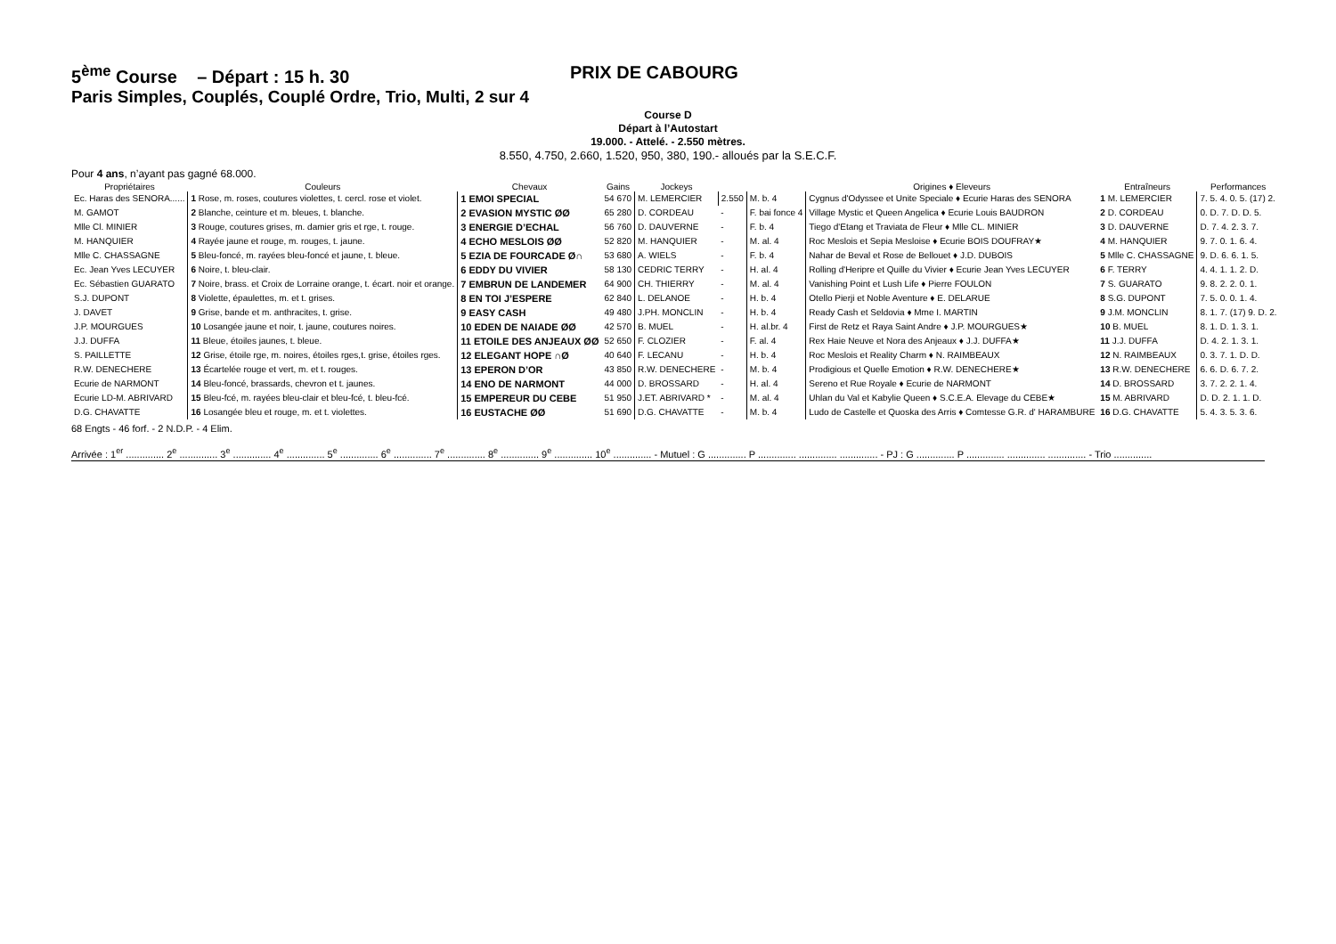5<sup>ème</sup> Course – Départ : 15 h. 30 PRIX DE CABOURG
Paris Simples, Couplés, Couplé Ordre, Trio, Multi, 2 sur 4
Course D
Départ à l’Autostart
19.000. - Attelé. - 2.550 mètres.
8.550, 4.750, 2.660, 1.520, 950, 380, 190.- alloués par la S.E.C.F.
Pour 4 ans, n’ayant pas gagné 68.000.
| Propriétaires | Couleurs | Chevaux | Gains | Jockeys | | | Origines ♦ Eleveurs | Entraîneurs | Performances |
| --- | --- | --- | --- | --- | --- | --- | --- | --- | --- |
| Ec. Haras des SENORA...... | 1 Rose, m. roses, coutures violettes, t. cercl. rose et violet. | 1 EMOI SPECIAL | 54 670 | M. LEMERCIER | 2.550 | M. b. 4 | Cygnus d'Odyssee et Unite Speciale ♦ Ecurie Haras des SENORA | 1 M. LEMERCIER | 7. 5. 4. 0. 5. (17) 2. |
| M. GAMOT | 2 Blanche, ceinture et m. bleues, t. blanche. | 2 EVASION MYSTIC ØØ | 65 280 | D. CORDEAU | - | F. bai fonce 4 | Village Mystic et Queen Angelica ♦ Ecurie Louis BAUDRON | 2 D. CORDEAU | 0. D. 7. D. D. 5. |
| Mlle Cl. MINIER | 3 Rouge, coutures grises, m. damier gris et rge, t. rouge. | 3 ENERGIE D’ECHAL | 56 760 | D. DAUVERNE | - | F. b. 4 | Tiego d'Etang et Traviata de Fleur ♦ Mlle CL. MINIER | 3 D. DAUVERNE | D. 7. 4. 2. 3. 7. |
| M. HANQUIER | 4 Rayée jaune et rouge, m. rouges, t. jaune. | 4 ECHO MESLOIS ØØ | 52 820 | M. HANQUIER | - | M. al. 4 | Roc Meslois et Sepia Mesloise ♦ Ecurie BOIS DOUFRAY★ | 4 M. HANQUIER | 9. 7. 0. 1. 6. 4. |
| Mlle C. CHASSAGNE | 5 Bleu-foncé, m. rayées bleu-foncé et jaune, t. bleue. | 5 EZIA DE FOURCADE Ø∩ | 53 680 | A. WIELS | - | F. b. 4 | Nahar de Beval et Rose de Bellouet ♦ J.D. DUBOIS | 5 Mlle C. CHASSAGNE | 9. D. 6. 6. 1. 5. |
| Ec. Jean Yves LECUYER | 6 Noire, t. bleu-clair. | 6 EDDY DU VIVIER | 58 130 | CEDRIC TERRY | - | H. al. 4 | Rolling d'Heripre et Quille du Vivier ♦ Ecurie Jean Yves LECUYER | 6 F. TERRY | 4. 4. 1. 1. 2. D. |
| Ec. Sébastien GUARATO | 7 Noire, brass. et Croix de Lorraine orange, t. écart. noir et orange. | 7 EMBRUN DE LANDEMER | 64 900 | CH. THIERRY | - | M. al. 4 | Vanishing Point et Lush Life ♦ Pierre FOULON | 7 S. GUARATO | 9. 8. 2. 2. 0. 1. |
| S.J. DUPONT | 8 Violette, épaulettes, m. et t. grises. | 8 EN TOI J’ESPERE | 62 840 | L. DELANOE | - | H. b. 4 | Otello Pierji et Noble Aventure ♦ E. DELARUE | 8 S.G. DUPONT | 7. 5. 0. 0. 1. 4. |
| J. DAVET | 9 Grise, bande et m. anthracites, t. grise. | 9 EASY CASH | 49 480 | J.PH. MONCLIN | - | H. b. 4 | Ready Cash et Seldovia ♦ Mme I. MARTIN | 9 J.M. MONCLIN | 8. 1. 7. (17) 9. D. 2. |
| J.P. MOURGUES | 10 Losangée jaune et noir, t. jaune, coutures noires. | 10 EDEN DE NAIADE ØØ | 42 570 | B. MUEL | - | H. al.br. 4 | First de Retz et Raya Saint Andre ♦ J.P. MOURGUES★ | 10 B. MUEL | 8. 1. D. 1. 3. 1. |
| J.J. DUFFA | 11 Bleue, étoiles jaunes, t. bleue. | 11 ETOILE DES ANJEAUX ØØ | 52 650 | F. CLOZIER | - | F. al. 4 | Rex Haie Neuve et Nora des Anjeaux ♦ J.J. DUFFA★ | 11 J.J. DUFFA | D. 4. 2. 1. 3. 1. |
| S. PAILLETTE | 12 Grise, étoile rge, m. noires, étoiles rges,t. grise, étoiles rges. | 12 ELEGANT HOPE ∩Ø | 40 640 | F. LECANU | - | H. b. 4 | Roc Meslois et Reality Charm ♦ N. RAIMBEAUX | 12 N. RAIMBEAUX | 0. 3. 7. 1. D. D. |
| R.W. DENECHERE | 13 Écartelée rouge et vert, m. et t. rouges. | 13 EPERON D’OR | 43 850 | R.W. DENECHERE | - | M. b. 4 | Prodigious et Quelle Emotion ♦ R.W. DENECHERE★ | 13 R.W. DENECHERE | 6. 6. D. 6. 7. 2. |
| Ecurie de NARMONT | 14 Bleu-foncé, brassards, chevron et t. jaunes. | 14 ENO DE NARMONT | 44 000 | D. BROSSARD | - | H. al. 4 | Sereno et Rue Royale ♦ Ecurie de NARMONT | 14 D. BROSSARD | 3. 7. 2. 2. 1. 4. |
| Ecurie LD-M. ABRIVARD | 15 Bleu-fcé, m. rayées bleu-clair et bleu-fcé, t. bleu-fcé. | 15 EMPEREUR DU CEBE | 51 950 | J.ET. ABRIVARD * | - | M. al. 4 | Uhlan du Val et Kabylie Queen ♦ S.C.E.A. Elevage du CEBE★ | 15 M. ABRIVARD | D. D. 2. 1. 1. D. |
| D.G. CHAVATTE | 16 Losangée bleu et rouge, m. et t. violettes. | 16 EUSTACHE ØØ | 51 690 | D.G. CHAVATTE | - | M. b. 4 | Ludo de Castelle et Quoska des Arris ♦ Comtesse G.R. d' HARAMBURE | 16 D.G. CHAVATTE | 5. 4. 3. 5. 3. 6. |
68 Engts - 46 forf. - 2 N.D.P. - 4 Elim.
Arrivée : 1<sup>er</sup> .............. 2<sup>e</sup> .............. 3<sup>e</sup> .............. 4<sup>e</sup> .............. 5<sup>e</sup> .............. 6<sup>e</sup> .............. 7<sup>e</sup> .............. 8<sup>e</sup> .............. 9<sup>e</sup> .............. 10<sup>e</sup> .............. - Mutuel : G .............. P .............. .............. .............. - PJ : G .............. P .............. .............. .............. - Trio ..............